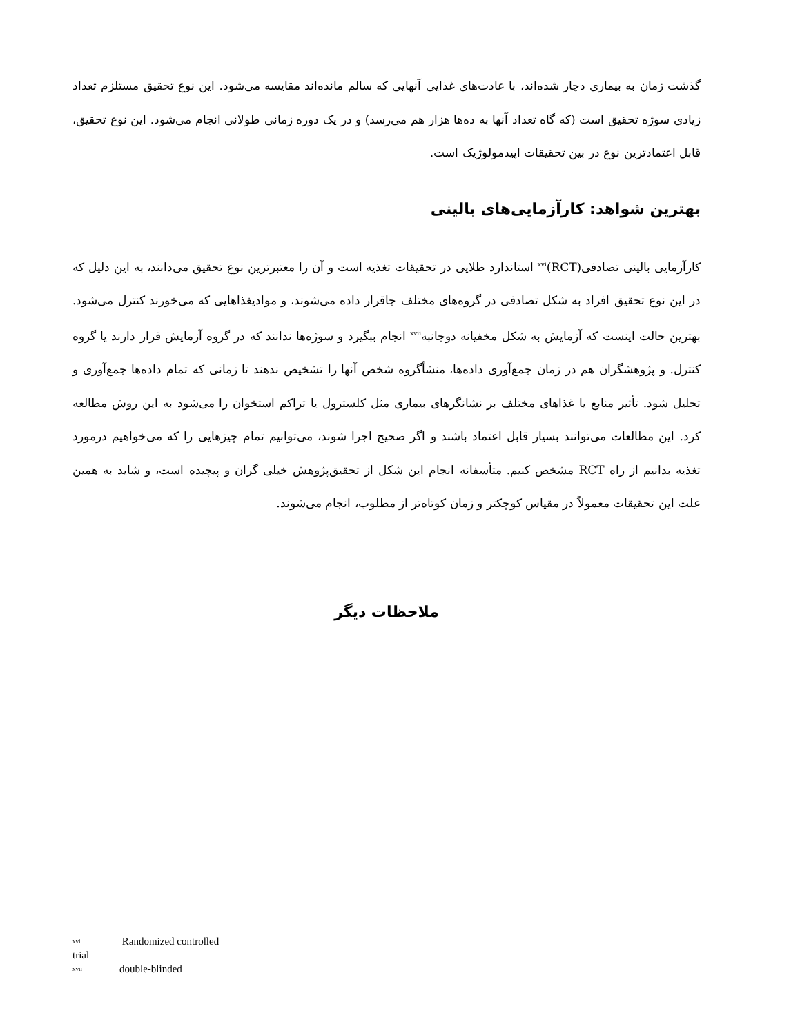گذشت زمان به بیماری دچار شده‌اند، با عادت‌های غذایی آنهایی که سالم مانده‌اند مقایسه می‌شود. این نوع تحقیق مستلزم تعداد زیادی سوژه تحقیق است (که گاه تعداد آنها به ده‌ها هزار هم می‌رسد) و در یک دوره زمانی طولانی انجام می‌شود. این نوع تحقیق، قابل اعتمادترین نوع در بین تحقیقات اپیدمولوژیک است.
بهترین شواهد: کارآزمایی‌های بالینی
کارآزمایی بالینی تصادفی<sup>xvi</sup>(RCT) استاندارد طلایی در تحقیقات تغذیه است و آن را معتبرترین نوع تحقیق می‌دانند، به این دلیل که در این نوع تحقیق افراد به شکل تصادفی در گروه‌های مختلف جاقرار داده می‌شوند، و موادیغذاهایی که می‌خورند کنترل می‌شود. بهترین حالت اینست که آزمایش به شکل مخفیانه دوجانبه<sup>xvii</sup> انجام ببگیرد و سوژه‌ها ندانند که در گروه آزمایش قرار دارند یا گروه کنترل. و پژوهشگران هم در زمان جمع‌آوری داده‌ها، منشأگروه شخص آنها را تشخیص ندهند تا زمانی که تمام داده‌ها جمع‌آوری و تحلیل شود. تأثیر منابع یا غذاهای مختلف بر نشانگرهای بیماری مثل کلسترول یا تراکم استخوان را می‌شود به این روش مطالعه کرد. این مطالعات می‌توانند بسیار قابل اعتماد باشند و اگر صحیح اجرا شوند، می‌توانیم تمام چیزهایی را که می‌خواهیم درمورد تغذیه بدانیم از راه RCT مشخص کنیم. متأسفانه انجام این شکل از تحقیق‌پژوهش خیلی گران و پیچیده است، و شاید به همین علت این تحقیقات معمولاً در مقیاس کوچکتر و زمان کوتاه‌تر از مطلوب، انجام می‌شوند.
ملاحظات دیگر
xvi Randomized controlled trial
xvii double-blinded